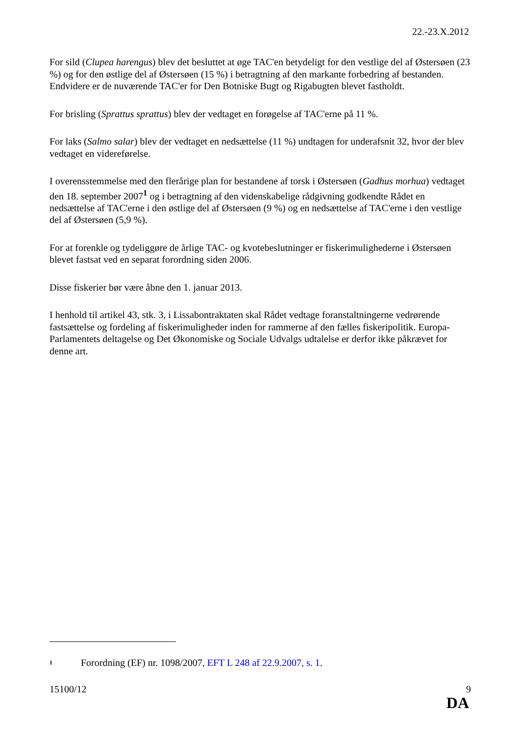22.-23.X.2012
For sild (Clupea harengus) blev det besluttet at øge TAC'en betydeligt for den vestlige del af Østersøen (23 %) og for den østlige del af Østersøen (15 %) i betragtning af den markante forbedring af bestanden. Endvidere er de nuværende TAC'er for Den Botniske Bugt og Rigabugten blevet fastholdt.
For brisling (Sprattus sprattus) blev der vedtaget en forøgelse af TAC'erne på 11 %.
For laks (Salmo salar) blev der vedtaget en nedsættelse (11 %) undtagen for underafsnit 32, hvor der blev vedtaget en videreførelse.
I overensstemmelse med den flerårige plan for bestandene af torsk i Østersøen (Gadhus morhua) vedtaget den 18. september 2007<sup>1</sup> og i betragtning af den videnskabelige rådgivning godkendte Rådet en nedsættelse af TAC'erne i den østlige del af Østersøen (9 %) og en nedsættelse af TAC'erne i den vestlige del af Østersøen (5,9 %).
For at forenkle og tydeliggøre de årlige TAC- og kvotebeslutninger er fiskerimulighederne i Østersøen blevet fastsat ved en separat forordning siden 2006.
Disse fiskerier bør være åbne den 1. januar 2013.
I henhold til artikel 43, stk. 3, i Lissabontraktaten skal Rådet vedtage foranstaltningerne vedrørende fastsættelse og fordeling af fiskerimuligheder inden for rammerne af den fælles fiskeripolitik. Europa-Parlamentets deltagelse og Det Økonomiske og Sociale Udvalgs udtalelse er derfor ikke påkrævet for denne art.
<sup>1</sup> Forordning (EF) nr. 1098/2007, EFT L 248 af 22.9.2007, s. 1.
15100/12 9
DA